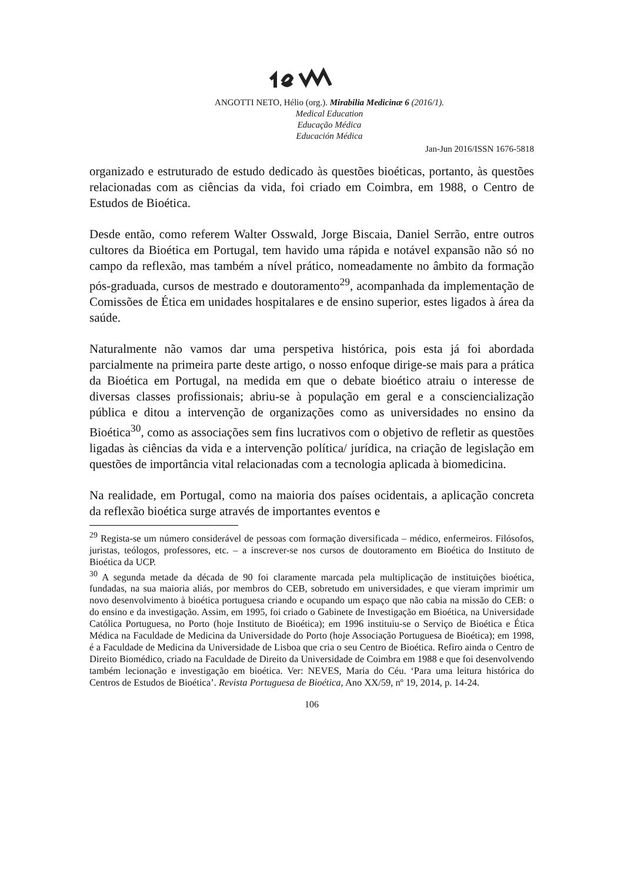ANGOTTI NETO, Hélio (org.). Mirabilia Medicinæ 6 (2016/1).
Medical Education
Educação Médica
Educación Médica
Jan-Jun 2016/ISSN 1676-5818
organizado e estruturado de estudo dedicado às questões bioéticas, portanto, às questões relacionadas com as ciências da vida, foi criado em Coimbra, em 1988, o Centro de Estudos de Bioética.
Desde então, como referem Walter Osswald, Jorge Biscaia, Daniel Serrão, entre outros cultores da Bioética em Portugal, tem havido uma rápida e notável expansão não só no campo da reflexão, mas também a nível prático, nomeadamente no âmbito da formação pós-graduada, cursos de mestrado e doutoramento<sup>29</sup>, acompanhada da implementação de Comissões de Ética em unidades hospitalares e de ensino superior, estes ligados à área da saúde.
Naturalmente não vamos dar uma perspetiva histórica, pois esta já foi abordada parcialmente na primeira parte deste artigo, o nosso enfoque dirige-se mais para a prática da Bioética em Portugal, na medida em que o debate bioético atraiu o interesse de diversas classes profissionais; abriu-se à população em geral e a consciencialização pública e ditou a intervenção de organizações como as universidades no ensino da Bioética<sup>30</sup>, como as associações sem fins lucrativos com o objetivo de refletir as questões ligadas às ciências da vida e a intervenção política/ jurídica, na criação de legislação em questões de importância vital relacionadas com a tecnologia aplicada à biomedicina.
Na realidade, em Portugal, como na maioria dos países ocidentais, a aplicação concreta da reflexão bioética surge através de importantes eventos e
<sup>29</sup> Regista-se um número considerável de pessoas com formação diversificada – médico, enfermeiros. Filósofos, juristas, teólogos, professores, etc. – a inscrever-se nos cursos de doutoramento em Bioética do Instituto de Bioética da UCP.
<sup>30</sup> A segunda metade da década de 90 foi claramente marcada pela multiplicação de instituições bioética, fundadas, na sua maioria aliás, por membros do CEB, sobretudo em universidades, e que vieram imprimir um novo desenvolvimento à bioética portuguesa criando e ocupando um espaço que não cabia na missão do CEB: o do ensino e da investigação. Assim, em 1995, foi criado o Gabinete de Investigação em Bioética, na Universidade Católica Portuguesa, no Porto (hoje Instituto de Bioética); em 1996 instituiu-se o Serviço de Bioética e Ética Médica na Faculdade de Medicina da Universidade do Porto (hoje Associação Portuguesa de Bioética); em 1998, é a Faculdade de Medicina da Universidade de Lisboa que cria o seu Centro de Bioética. Refiro ainda o Centro de Direito Biomédico, criado na Faculdade de Direito da Universidade de Coimbra em 1988 e que foi desenvolvendo também lecionação e investigação em bioética. Ver: NEVES, Maria do Céu. ‘Para uma leitura histórica do Centros de Estudos de Bioética’. Revista Portuguesa de Bioética, Ano XX/59, nº 19, 2014, p. 14-24.
106